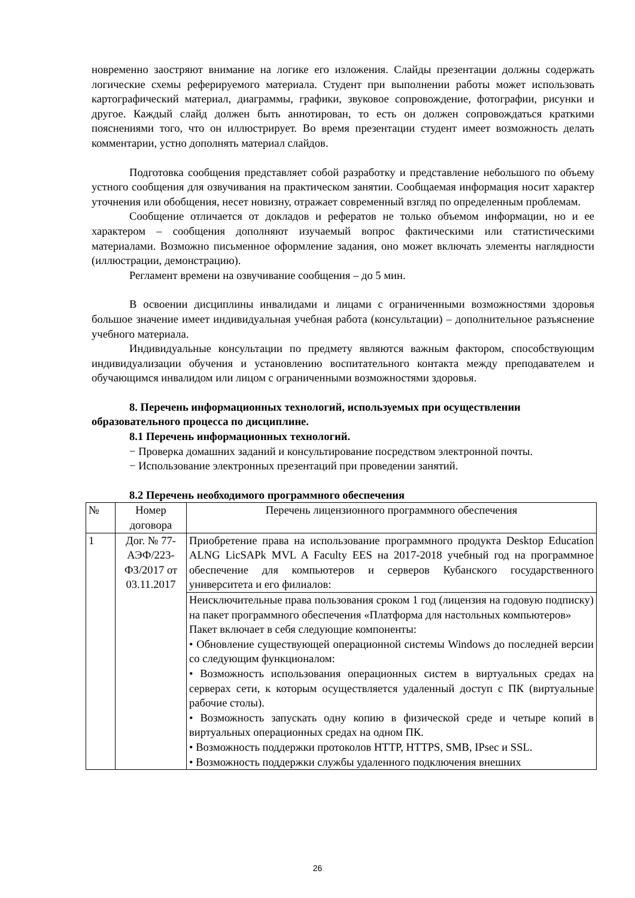новременно заостряют внимание на логике его изложения. Слайды презентации должны содержать логические схемы реферируемого материала. Студент при выполнении работы может использовать картографический материал, диаграммы, графики, звуковое сопровождение, фотографии, рисунки и другое. Каждый слайд должен быть аннотирован, то есть он должен сопровождаться краткими пояснениями того, что он иллюстрирует. Во время презентации студент имеет возможность делать комментарии, устно дополнять материал слайдов.
Подготовка сообщения представляет собой разработку и представление небольшого по объему устного сообщения для озвучивания на практическом занятии. Сообщаемая информация носит характер уточнения или обобщения, несет новизну, отражает современный взгляд по определенным проблемам.
Сообщение отличается от докладов и рефератов не только объемом информации, но и ее характером – сообщения дополняют изучаемый вопрос фактическими или статистическими материалами. Возможно письменное оформление задания, оно может включать элементы наглядности (иллюстрации, демонстрацию).
Регламент времени на озвучивание сообщения – до 5 мин.
В освоении дисциплины инвалидами и лицами с ограниченными возможностями здоровья большое значение имеет индивидуальная учебная работа (консультации) – дополнительное разъяснение учебного материала.
Индивидуальные консультации по предмету являются важным фактором, способствующим индивидуализации обучения и установлению воспитательного контакта между преподавателем и обучающимся инвалидом или лицом с ограниченными возможностями здоровья.
8. Перечень информационных технологий, используемых при осуществлении образовательного процесса по дисциплине.
8.1 Перечень информационных технологий.
− Проверка домашних заданий и консультирование посредством электронной почты.
− Использование электронных презентаций при проведении занятий.
8.2 Перечень необходимого программного обеспечения
| № | Номер договора | Перечень лицензионного программного обеспечения |
| 1 | Дог. № 77-АЭФ/223-ФЗ/2017 от 03.11.2017 | Приобретение права на использование программного продукта Desktop Education ALNG LicSAPk MVL A Faculty EES на 2017-2018 учебный год на программное обеспечение для компьютеров и серверов Кубанского государственного университета и его филиалов: |
| | | Неисключительные права пользования сроком 1 год (лицензия на годовую подписку) на пакет программного обеспечения «Платформа для настольных компьютеров» Пакет включает в себя следующие компоненты: • Обновление существующей операционной системы Windows до последней версии со следующим функционалом: • Возможность использования операционных систем в виртуальных средах на серверах сети, к которым осуществляется удаленный доступ с ПК (виртуальные рабочие столы). • Возможность запускать одну копию в физической среде и четыре копий в виртуальных операционных средах на одном ПК. • Возможность поддержки протоколов HTTP, HTTPS, SMB, IPsec и SSL. • Возможность поддержки службы удаленного подключения внешних |
26